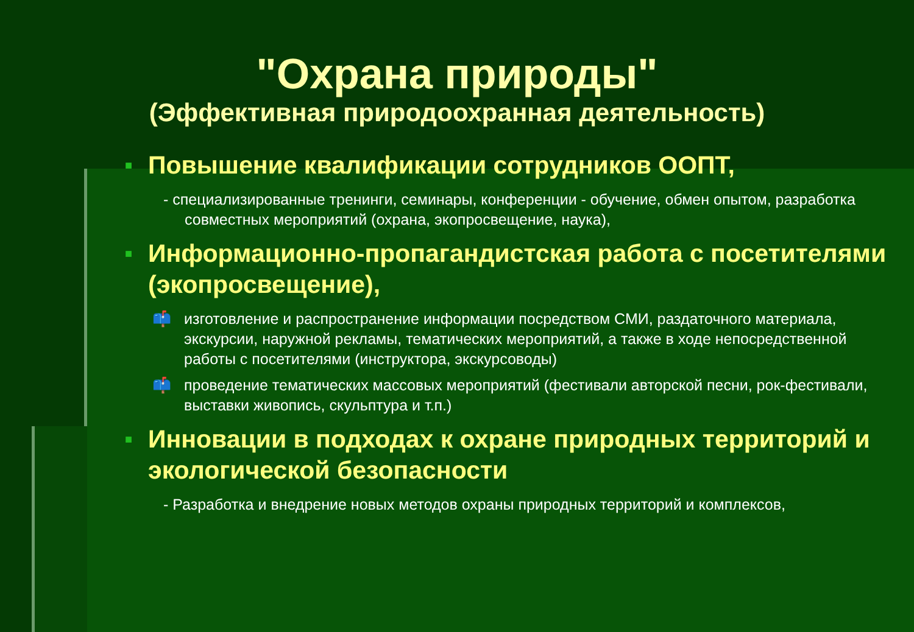"Охрана природы"
(Эффективная природоохранная деятельность)
■
Повышение квалификации сотрудников ООПТ,
- специализированные тренинги, семинары, конференции - обучение, обмен опытом, разработка совместных мероприятий (охрана, экопросвещение, наука),
■
Информационно-пропагандистская работа с посетителями (экопросвещение),
📫 изготовление и распространение информации посредством СМИ, раздаточного материала, экскурсии, наружной рекламы, тематических мероприятий, а также в ходе непосредственной работы с посетителями (инструктора, экскурсоводы)
📫 проведение тематических массовых мероприятий (фестивали авторской песни, рок-фестивали, выставки живопись, скульптура и т.п.)
■
Инновации в подходах к охране природных территорий и экологической безопасности
- Разработка и внедрение новых методов охраны природных территорий и комплексов,